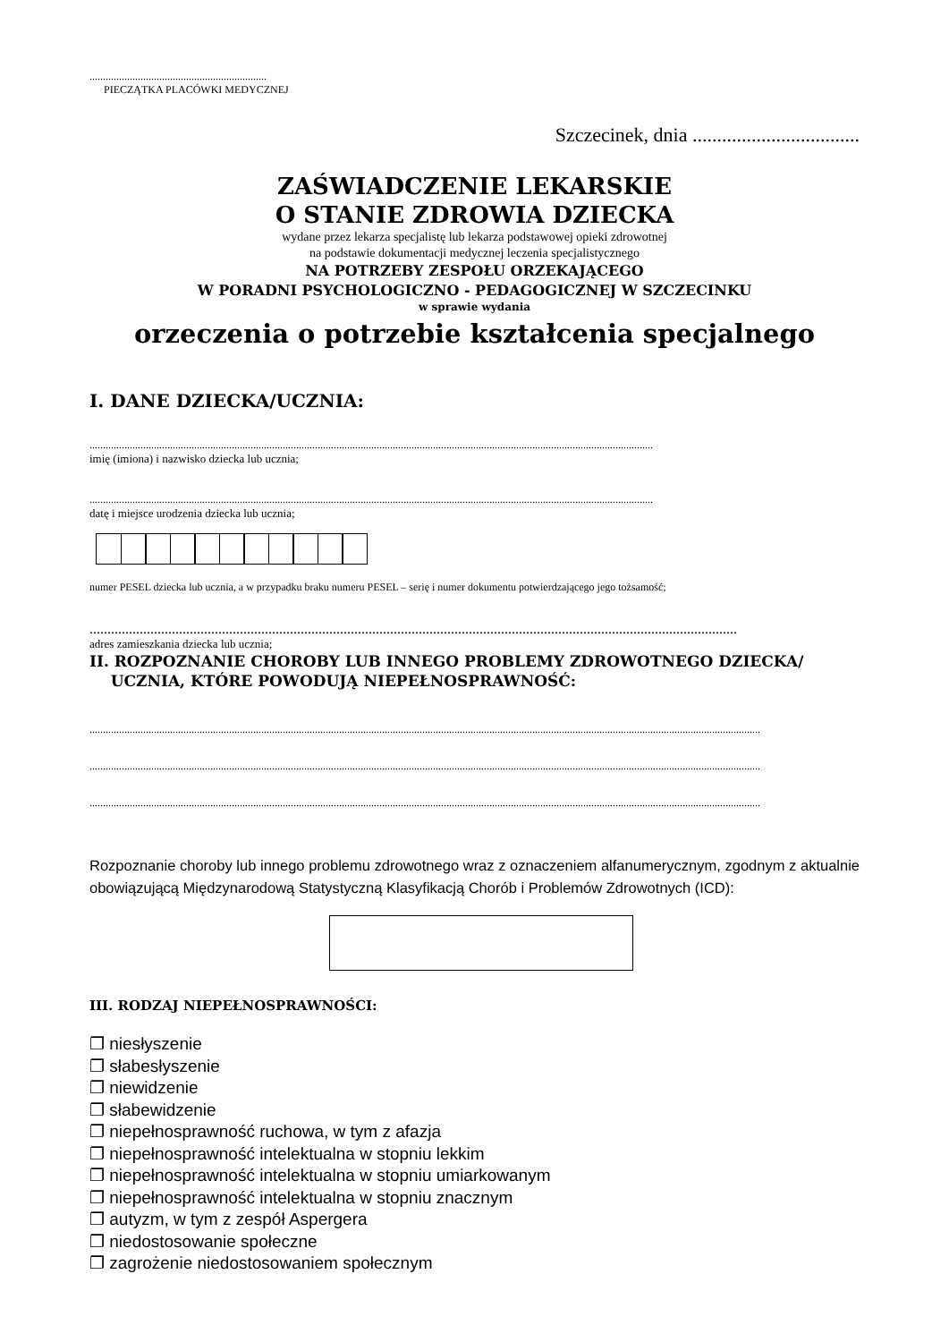..................................................................
PIECZĄTKA PLACÓWKI MEDYCZNEJ
Szczecinek, dnia ..................................
ZAŚWIADCZENIE LEKARSKIE
O STANIE ZDROWIA DZIECKA
wydane przez lekarza specjalistę lub lekarza podstawowej opieki zdrowotnej
na podstawie dokumentacji medycznej leczenia specjalistycznego
NA POTRZEBY ZESPOŁU ORZEKAJĄCEGO
W PORADNI PSYCHOLOGICZNO - PEDAGOGICZNEJ W SZCZECINKU
w sprawie wydania
orzeczenia o potrzebie kształcenia specjalnego
I. DANE DZIECKA/UCZNIA:
..................................................................................................................................................................................................................
imię (imiona) i nazwisko dziecka lub ucznia;
..................................................................................................................................................................................................................
datę i miejsce urodzenia dziecka lub ucznia;
numer PESEL dziecka lub ucznia, a w przypadku braku numeru PESEL – serię i numer dokumentu potwierdzającego jego tożsamość;
.....................................................................................................................................................................................
adres zamieszkania dziecka lub ucznia;
II. ROZPOZNANIE CHOROBY LUB INNEGO PROBLEMY ZDROWOTNEGO DZIECKA/
UCZNIA, KTÓRE POWODUJĄ NIEPEŁNOSPRAWNOŚĆ:
..........................................................................................................................................................................................................................................................
..........................................................................................................................................................................................................................................................
..........................................................................................................................................................................................................................................................
Rozpoznanie choroby lub innego problemu zdrowotnego wraz z oznaczeniem alfanumerycznym, zgodnym z aktualnie obowiązującą Międzynarodową Statystyczną Klasyfikacją Chorób i Problemów Zdrowotnych (ICD):
III. RODZAJ NIEPEŁNOSPRAWNOŚCI:
❐ niesłyszenie
❐ słabesłyszenie
❐ niewidzenie
❐ słabewidzenie
❐ niepełnosprawność ruchowa, w tym z afazja
❐ niepełnosprawność intelektualna w stopniu lekkim
❐ niepełnosprawność intelektualna w stopniu umiarkowanym
❐ niepełnosprawność intelektualna w stopniu znacznym
❐ autyzm, w tym z zespół Aspergera
❐ niedostosowanie społeczne
❐ zagrożenie niedostosowaniem społecznym